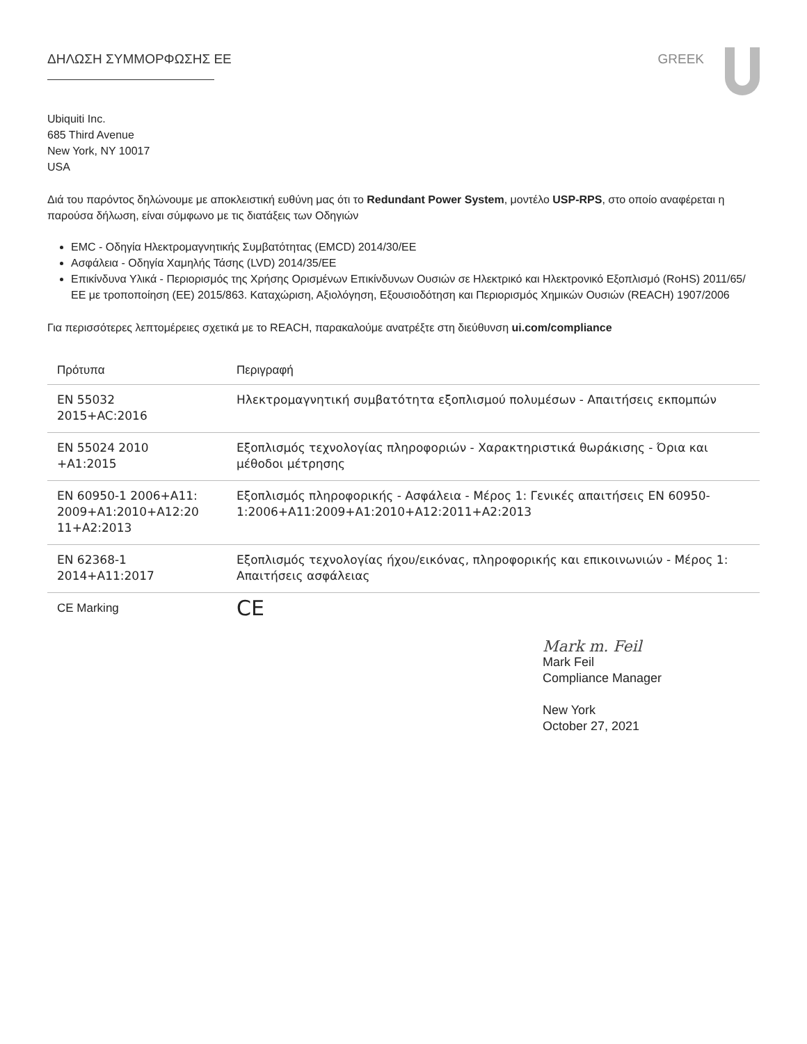ΔΗΛΩΣΗ ΣΥΜΜΟΡΦΩΣΗΣ ΕΕ GREEK
Ubiquiti Inc.
685 Third Avenue
New York, NY 10017
USA
Διά του παρόντος δηλώνουμε με αποκλειστική ευθύνη μας ότι το Redundant Power System, μοντέλο USP-RPS, στο οποίο αναφέρεται η παρούσα δήλωση, είναι σύμφωνο με τις διατάξεις των Οδηγιών
EMC - Οδηγία Ηλεκτρομαγνητικής Συμβατότητας (EMCD) 2014/30/ΕΕ
Ασφάλεια - Οδηγία Χαμηλής Τάσης (LVD) 2014/35/ΕΕ
Επικίνδυνα Υλικά - Περιορισμός της Χρήσης Ορισμένων Επικίνδυνων Ουσιών σε Ηλεκτρικό και Ηλεκτρονικό Εξοπλισμό (RoHS) 2011/65/ΕΕ με τροποποίηση (ΕΕ) 2015/863. Καταχώριση, Αξιολόγηση, Εξουσιοδότηση και Περιορισμός Χημικών Ουσιών (REACH) 1907/2006
Για περισσότερες λεπτομέρειες σχετικά με το REACH, παρακαλούμε ανατρέξτε στη διεύθυνση ui.com/compliance
| Πρότυπα | Περιγραφή |
| --- | --- |
| EN 55032 2015+AC:2016 | Ηλεκτρομαγνητική συμβατότητα εξοπλισμού πολυμέσων - Απαιτήσεις εκπομπών |
| EN 55024 2010 +A1:2015 | Εξοπλισμός τεχνολογίας πληροφοριών - Χαρακτηριστικά θωράκισης - Όρια και μέθοδοι μέτρησης |
| EN 60950-1 2006+A11: 2009+A1:2010+A12:20 11+A2:2013 | Εξοπλισμός πληροφορικής - Ασφάλεια - Μέρος 1: Γενικές απαιτήσεις EN 60950-1:2006+A11:2009+A1:2010+A12:2011+A2:2013 |
| EN 62368-1 2014+A11:2017 | Εξοπλισμός τεχνολογίας ήχου/εικόνας, πληροφορικής και επικοινωνιών - Μέρος 1: Απαιτήσεις ασφάλειας |
| CE Marking | CE |
Mark m. Feil
Mark Feil
Compliance Manager
New York
October 27, 2021